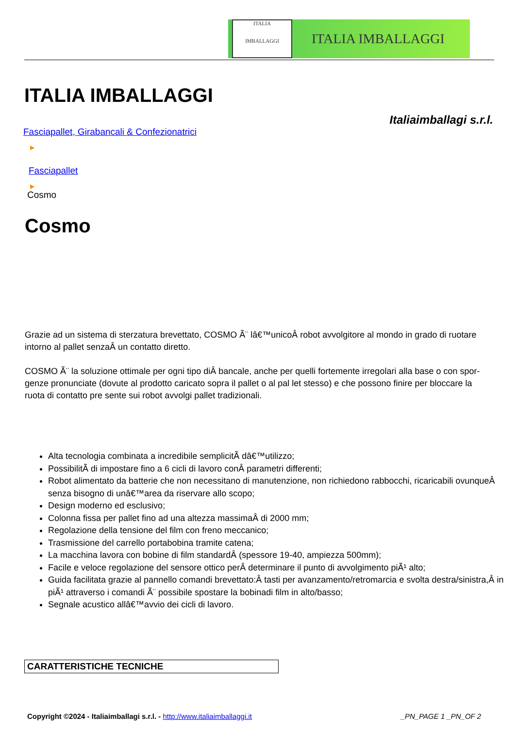ITALIA
IMBALLAGGI
ITALIA IMBALLAGGI
ITALIA IMBALLAGGI
Italiaimballagi s.r.l.
Fasciapallet, Girabancali & Confezionatrici
▶
Fasciapallet
▶
Cosmo
Cosmo
Grazie ad un sistema di sterzatura brevettato, COSMO Ã¨ lâ€™unicoÂ robot avvolgitore al mondo in grado di ruotare intorno al pallet senzaÂ un contatto diretto.
COSMO Ã¨ la soluzione ottimale per ogni tipo diÂ bancale, anche per quelli fortemente irregolari alla base o con spor- genze pronunciate (dovute al prodotto caricato sopra il pallet o al pal let stesso) e che possono finire per bloccare la ruota di contatto pre sente sui robot avvolgi pallet tradizionali.
Alta tecnologia combinata a incredibile semplicitÃ dâ€™utilizzo;
PossibilitÃ di impostare fino a 6 cicli di lavoro conÂ parametri differenti;
Robot alimentato da batterie che non necessitano di manutenzione, non richiedono rabbocchi, ricaricabili ovunqueÂ senza bisogno di unâ€™area da riservare allo scopo;
Design moderno ed esclusivo;
Colonna fissa per pallet fino ad una altezza massimaÂ di 2000 mm;
Regolazione della tensione del film con freno meccanico;
Trasmissione del carrello portabobina tramite catena;
La macchina lavora con bobine di film standardÂ (spessore 19-40, ampiezza 500mm);
Facile e veloce regolazione del sensore ottico perÂ determinare il punto di avvolgimento piÃ¹ alto;
Guida facilitata grazie al pannello comandi brevettato:Â tasti per avanzamento/retromarcia e svolta destra/sinistra,Â in piÃ¹ attraverso i comandi Ã¨ possibile spostare la bobinadi film in alto/basso;
Segnale acustico allâ€™avvio dei cicli di lavoro.
| CARATTERISTICHE TECNICHE |
| --- |
Copyright ©2024 - Italiaimballagi s.r.l. - http://www.italiaimballaggi.it _PN_PAGE 1 _PN_OF 2